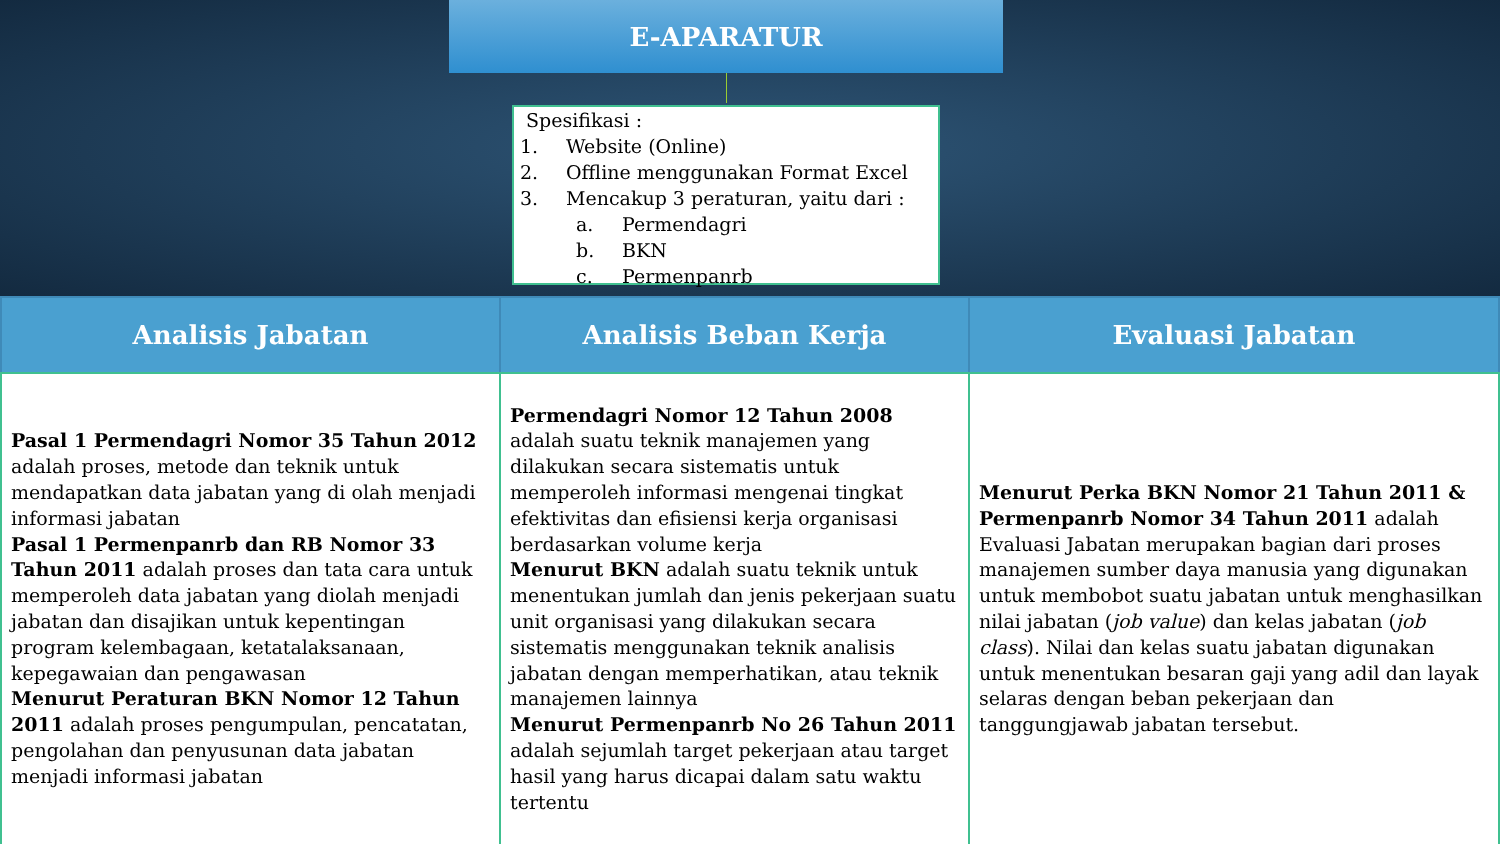E-APARATUR
Spesifikasi :
1. Website (Online)
2. Offline menggunakan Format Excel
3. Mencakup 3 peraturan, yaitu dari :
a. Permendagri
b. BKN
c. Permenpanrb
| Analisis Jabatan | Analisis Beban Kerja | Evaluasi Jabatan |
| --- | --- | --- |
| Pasal 1 Permendagri Nomor 35 Tahun 2012 adalah proses, metode dan teknik untuk mendapatkan data jabatan yang di olah menjadi informasi jabatan Pasal 1 Permenpanrb dan RB Nomor 33 Tahun 2011 adalah proses dan tata cara untuk memperoleh data jabatan yang diolah menjadi jabatan dan disajikan untuk kepentingan program kelembagaan, ketatalaksanaan, kepegawaian dan pengawasan Menurut Peraturan BKN Nomor 12 Tahun 2011 adalah proses pengumpulan, pencatatan, pengolahan dan penyusunan data jabatan menjadi informasi jabatan | Permendagri Nomor 12 Tahun 2008 adalah suatu teknik manajemen yang dilakukan secara sistematis untuk memperoleh informasi mengenai tingkat efektivitas dan efisiensi kerja organisasi berdasarkan volume kerja Menurut BKN adalah suatu teknik untuk menentukan jumlah dan jenis pekerjaan suatu unit organisasi yang dilakukan secara sistematis menggunakan teknik analisis jabatan dengan memperhatikan, atau teknik manajemen lainnya Menurut Permenpanrb No 26 Tahun 2011 adalah sejumlah target pekerjaan atau target hasil yang harus dicapai dalam satu waktu tertentu | Menurut Perka BKN Nomor 21 Tahun 2011 & Permenpanrb Nomor 34 Tahun 2011 adalah Evaluasi Jabatan merupakan bagian dari proses manajemen sumber daya manusia yang digunakan untuk membobot suatu jabatan untuk menghasilkan nilai jabatan ( job value ) dan kelas jabatan ( job class ). Nilai dan kelas suatu jabatan digunakan untuk menentukan besaran gaji yang adil dan layak selaras dengan beban pekerjaan dan tanggungjawab jabatan tersebut. |